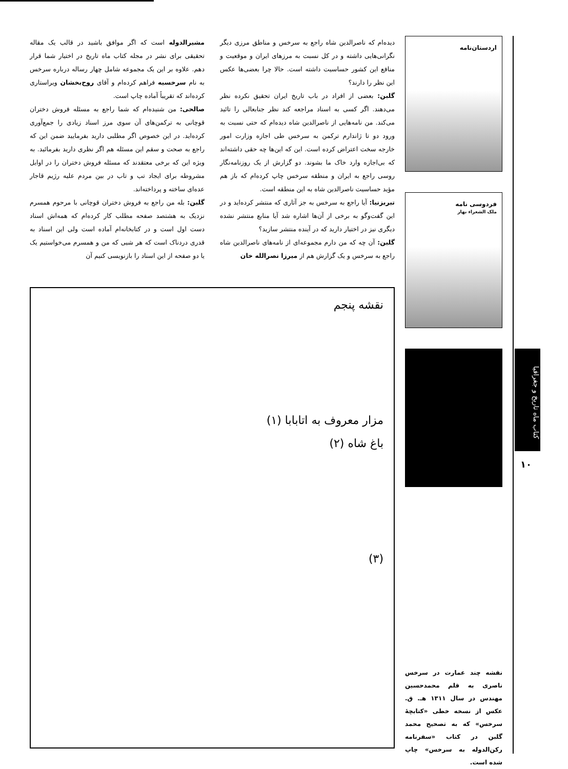دیده‌ام که ناصرالدین شاه راجع به سرخس و مناطق مرزی دیگر نگرانی‌هایی داشته و در کل نسبت به مرزهای ایران و موقعیت و منافع این کشور حساسیت داشته است. حالا چرا بعضی‌ها عکس این نظر را دارند؟
گلبن: بعضی از افراد در باب تاریخ ایران تحقیق نکرده نظر می‌دهند. اگر کسی به اسناد مراجعه کند نظر جنابعالی را تائید می‌کند. من نامه‌هایی از ناصرالدین شاه دیده‌ام که حتی نسبت به ورود دو تا ژاندارم ترکمن به سرخس طی اجازه وزارت امور خارجه سخت اعتراض کرده است. این که این‌ها چه حقی داشته‌اند که بی‌اجازه وارد خاک ما بشوند. دو گزارش از یک روزنامه‌نگار روسی راجع به ایران و منطقه سرخس چاپ کرده‌ام که باز هم مؤید حساسیت ناصرالدین شاه به این منطقه است.
تبریزنیا: آیا راجع به سرخس به جز آثاری که منتشر کرده‌اید و در این گفت‌وگو به برخی از آن‌ها اشاره شد آیا منابع منتشر نشده دیگری نیز در اختیار دارید که در آینده منتشر سازید؟
گلبن: آن چه که من دارم مجموعه‌ای از نامه‌های ناصرالدین شاه راجع به سرخس و یک گزارش هم از میرزا نصرالله خان
مشیرالدوله است که اگر موافق باشید در قالب یک مقاله تحقیقی برای نشر در مجله کتاب ماه تاریخ در اختیار شما قرار دهم. علاوه بر این یک مجموعه شامل چهار رساله درباره سرخس به نام سرخسیه فراهم کرده‌ام و آقای روح‌بخشان ویراستاری کرده‌اند که تقریباً آماده چاپ است.
صالحی: من شنیده‌ام که شما راجع به مسئله فروش دختران قوچانی به ترکمن‌های آن سوی مرز اسناد زیادی را جمع‌آوری کرده‌اید. در این خصوص اگر مطلبی دارید بفرمایید ضمن این که راجع به صحت و سقم این مسئله هم اگر نظری دارید بفرمائید. به ویژه این که برخی معتقدند که مسئله فروش دختران را در اوایل مشروطه برای ایجاد تب و تاب در بین مردم علیه رژیم قاجار عده‌ای ساخته و پرداخته‌اند.
گلبن: بله من راجع به فروش دختران قوچانی با مرحوم همسرم نزدیک به هشتصد صفحه مطلب کار کرده‌ام که همه‌اش اسناد دست اول است و در کتابخانه‌ام آماده است ولی این اسناد به قدری دردناک است که هر شبی که من و همسرم می‌خواستیم یک یا دو صفحه از این اسناد را بازنویسی کنیم آن
نقشه پنجم
مزار معروف به اتابابا (۱)
باغ شاه (۲)
(۳)
اردستان‌نامه
فردوسی نامه
ملک الشعراء بهار
کتاب ماه تاریخ و جغرافیا
۱۰
نقشه چند عمارت در سرخس ناصری به قلم محمدحسین مهندس در سال ۱۳۱۱ هـ. ق. عکس از نسخه خطی «کتابچهٔ سرخس» که به تصحیح محمد گلبن در کتاب «سفرنامه رکن‌الدوله به سرخس» چاپ شده است.